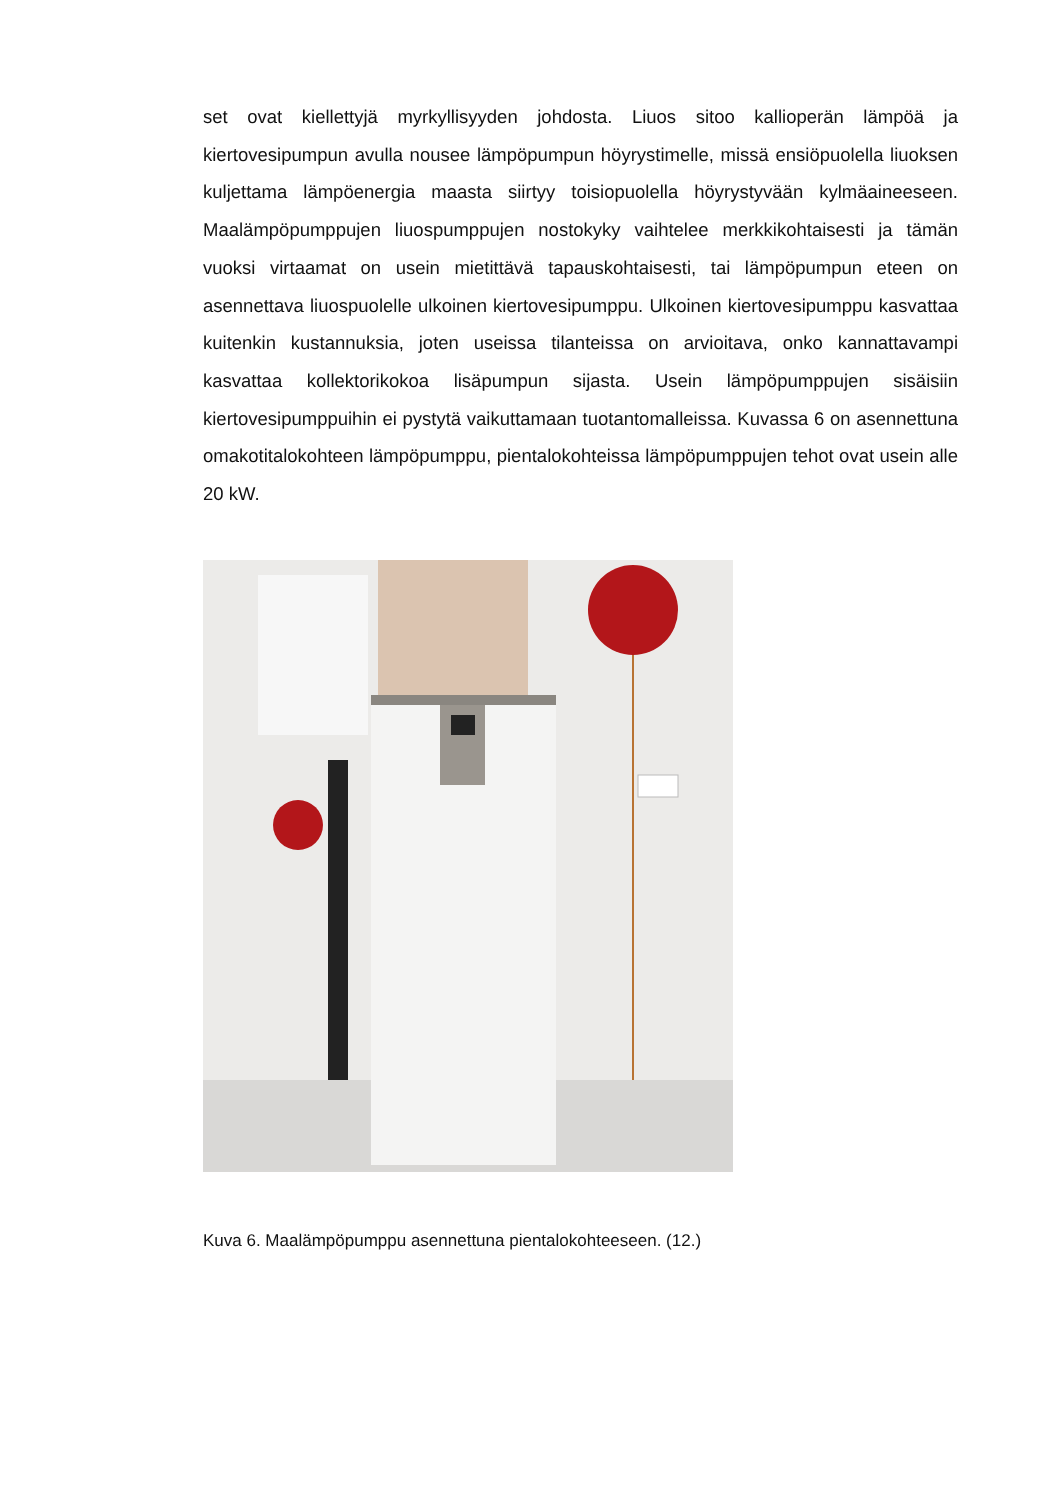set ovat kiellettyjä myrkyllisyyden johdosta. Liuos sitoo kallioperän lämpöä ja kiertovesipumpun avulla nousee lämpöpumpun höyrystimelle, missä ensiöpuolella liuoksen kuljettama lämpöenergia maasta siirtyy toisiopuolella höyrystyvään kylmäaineeseen. Maalämpöpumppujen liuospumppujen nostokyky vaihtelee merkkikohtaisesti ja tämän vuoksi virtaamat on usein mietittävä tapauskohtaisesti, tai lämpöpumpun eteen on asennettava liuospuolelle ulkoinen kiertovesipumppu. Ulkoinen kiertovesipumppu kasvattaa kuitenkin kustannuksia, joten useissa tilanteissa on arvioitava, onko kannattavampi kasvattaa kollektorikokoa lisäpumpun sijasta. Usein lämpöpumppujen sisäisiin kiertovesipumppuihin ei pystytä vaikuttamaan tuotantomalleissa. Kuvassa 6 on asennettuna omakotitalokohteen lämpöpumppu, pientalokohteissa lämpöpumppujen tehot ovat usein alle 20 kW.
Kuva 6. Maalämpöpumppu asennettuna pientalokohteeseen. (12.)